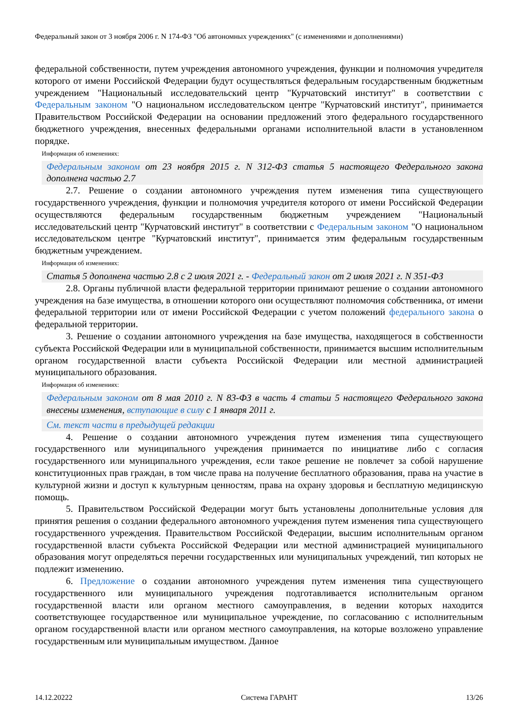Федеральный закон от 3 ноября 2006 г. N 174-ФЗ "Об автономных учреждениях" (с изменениями и дополнениями)
федеральной собственности, путем учреждения автономного учреждения, функции и полномочия учредителя которого от имени Российской Федерации будут осуществляться федеральным государственным бюджетным учреждением "Национальный исследовательский центр "Курчатовский институт" в соответствии с Федеральным законом "О национальном исследовательском центре "Курчатовский институт", принимается Правительством Российской Федерации на основании предложений этого федерального государственного бюджетного учреждения, внесенных федеральными органами исполнительной власти в установленном порядке.
Информация об изменениях:
Федеральным законом от 23 ноября 2015 г. N 312-ФЗ статья 5 настоящего Федерального закона дополнена частью 2.7
2.7. Решение о создании автономного учреждения путем изменения типа существующего государственного учреждения, функции и полномочия учредителя которого от имени Российской Федерации осуществляются федеральным государственным бюджетным учреждением "Национальный исследовательский центр "Курчатовский институт" в соответствии с Федеральным законом "О национальном исследовательском центре "Курчатовский институт", принимается этим федеральным государственным бюджетным учреждением.
Информация об изменениях:
Статья 5 дополнена частью 2.8 с 2 июля 2021 г. - Федеральный закон от 2 июля 2021 г. N 351-ФЗ
2.8. Органы публичной власти федеральной территории принимают решение о создании автономного учреждения на базе имущества, в отношении которого они осуществляют полномочия собственника, от имени федеральной территории или от имени Российской Федерации с учетом положений федерального закона о федеральной территории.
3. Решение о создании автономного учреждения на базе имущества, находящегося в собственности субъекта Российской Федерации или в муниципальной собственности, принимается высшим исполнительным органом государственной власти субъекта Российской Федерации или местной администрацией муниципального образования.
Информация об изменениях:
Федеральным законом от 8 мая 2010 г. N 83-ФЗ в часть 4 статьи 5 настоящего Федерального закона внесены изменения, вступающие в силу с 1 января 2011 г.
См. текст части в предыдущей редакции
4. Решение о создании автономного учреждения путем изменения типа существующего государственного или муниципального учреждения принимается по инициативе либо с согласия государственного или муниципального учреждения, если такое решение не повлечет за собой нарушение конституционных прав граждан, в том числе права на получение бесплатного образования, права на участие в культурной жизни и доступ к культурным ценностям, права на охрану здоровья и бесплатную медицинскую помощь.
5. Правительством Российской Федерации могут быть установлены дополнительные условия для принятия решения о создании федерального автономного учреждения путем изменения типа существующего государственного учреждения. Правительством Российской Федерации, высшим исполнительным органом государственной власти субъекта Российской Федерации или местной администрацией муниципального образования могут определяться перечни государственных или муниципальных учреждений, тип которых не подлежит изменению.
6. Предложение о создании автономного учреждения путем изменения типа существующего государственного или муниципального учреждения подготавливается исполнительным органом государственной власти или органом местного самоуправления, в ведении которых находится соответствующее государственное или муниципальное учреждение, по согласованию с исполнительным органом государственной власти или органом местного самоуправления, на которые возложено управление государственным или муниципальным имуществом. Данное
14.12.20222 Система ГАРАНТ 13/26